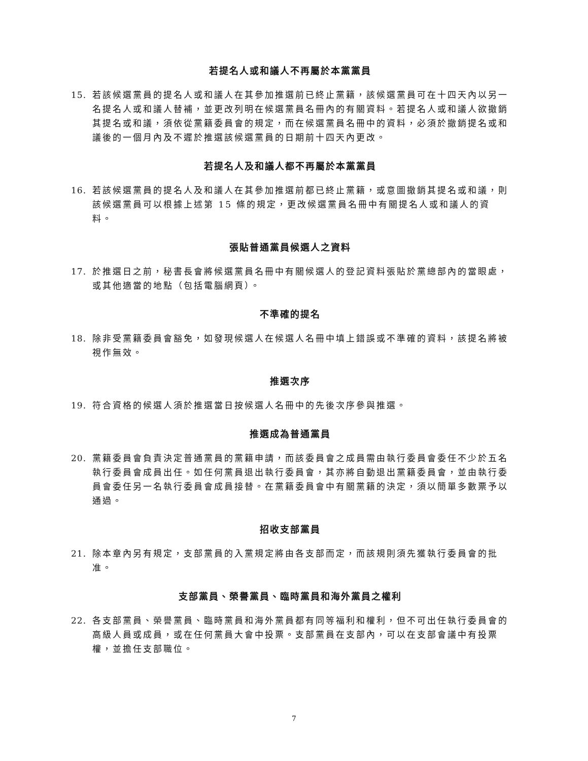若提名人或和議人不再屬於本黨黨員
15. 若該候選黨員的提名人或和議人在其參加推選前已終止黨籍，該候選黨員可在十四天內以另一名提名人或和議人替補，並更改列明在候選黨員名冊內的有關資料。若提名人或和議人欲撤銷其提名或和議，須依從黨籍委員會的規定，而在候選黨員名冊中的資料，必須於撤銷提名或和議後的一個月內及不遲於推選該候選黨員的日期前十四天內更改。
若提名人及和議人都不再屬於本黨黨員
16. 若該候選黨員的提名人及和議人在其參加推選前都已終止黨籍，或意圖撤銷其提名或和議，則該候選黨員可以根據上述第 15 條的規定，更改候選黨員名冊中有關提名人或和議人的資料。
張貼普通黨員候選人之資料
17. 於推選日之前，秘書長會將候選黨員名冊中有關候選人的登記資料張貼於黨總部內的當眼處，或其他適當的地點（包括電腦網頁）。
不準確的提名
18. 除非受黨籍委員會豁免，如發現候選人在候選人名冊中填上錯誤或不準確的資料，該提名將被視作無效。
推選次序
19. 符合資格的候選人須於推選當日按候選人名冊中的先後次序參與推選。
推選成為普通黨員
20. 黨籍委員會負責決定普通黨員的黨籍申請，而該委員會之成員需由執行委員會委任不少於五名執行委員會成員出任。如任何黨員退出執行委員會，其亦將自動退出黨籍委員會，並由執行委員會委任另一名執行委員會成員接替。在黨籍委員會中有關黨籍的決定，須以簡單多數票予以通過。
招收支部黨員
21. 除本章內另有規定，支部黨員的入黨規定將由各支部而定，而該規則須先獲執行委員會的批准。
支部黨員、榮譽黨員、臨時黨員和海外黨員之權利
22. 各支部黨員、榮譽黨員、臨時黨員和海外黨員都有同等福利和權利，但不可出任執行委員會的高級人員或成員，或在任何黨員大會中投票。支部黨員在支部內，可以在支部會議中有投票權，並擔任支部職位。
7